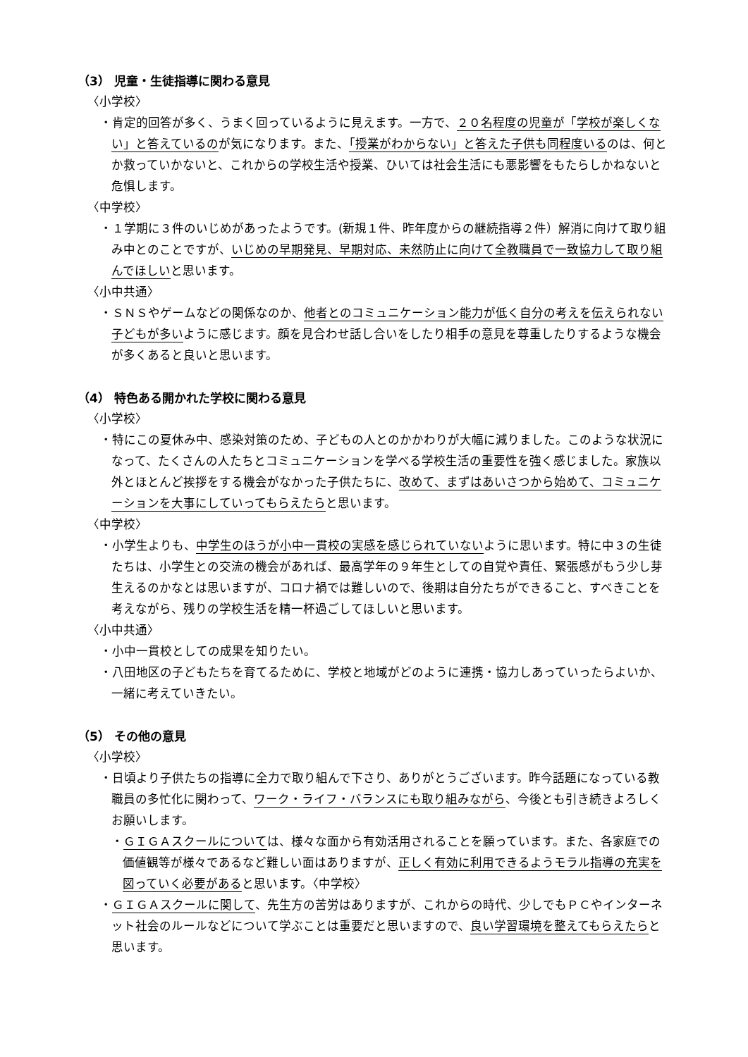（3） 児童・生徒指導に関わる意見
〈小学校〉
・肯定的回答が多く、うまく回っているように見えます。一方で、２０名程度の児童が「学校が楽しくない」と答えているのが気になります。また、「授業がわからない」と答えた子供も同程度いるのは、何とか救っていかないと、これからの学校生活や授業、ひいては社会生活にも悪影響をもたらしかねないと危惧します。
〈中学校〉
・１学期に３件のいじめがあったようです。(新規１件、昨年度からの継続指導２件）解消に向けて取り組み中とのことですが、いじめの早期発見、早期対応、未然防止に向けて全教職員で一致協力して取り組んでほしいと思います。
〈小中共通〉
・ＳＮＳやゲームなどの関係なのか、他者とのコミュニケーション能力が低く自分の考えを伝えられない子どもが多いように感じます。顔を見合わせ話し合いをしたり相手の意見を尊重したりするような機会が多くあると良いと思います。
（4） 特色ある開かれた学校に関わる意見
〈小学校〉
・特にこの夏休み中、感染対策のため、子どもの人とのかかわりが大幅に減りました。このような状況になって、たくさんの人たちとコミュニケーションを学べる学校生活の重要性を強く感じました。家族以外とほとんど挨拶をする機会がなかった子供たちに、改めて、まずはあいさつから始めて、コミュニケーションを大事にしていってもらえたらと思います。
〈中学校〉
・小学生よりも、中学生のほうが小中一貫校の実感を感じられていないように思います。特に中３の生徒たちは、小学生との交流の機会があれば、最高学年の９年生としての自覚や責任、緊張感がもう少し芽生えるのかなとは思いますが、コロナ禍では難しいので、後期は自分たちができること、すべきことを考えながら、残りの学校生活を精一杯過ごしてほしいと思います。
〈小中共通〉
・小中一貫校としての成果を知りたい。
・八田地区の子どもたちを育てるために、学校と地域がどのように連携・協力しあっていったらよいか、一緒に考えていきたい。
（5） その他の意見
〈小学校〉
・日頃より子供たちの指導に全力で取り組んで下さり、ありがとうございます。昨今話題になっている教職員の多忙化に関わって、ワーク・ライフ・バランスにも取り組みながら、今後とも引き続きよろしくお願いします。
・ＧＩＧＡスクールについては、様々な面から有効活用されることを願っています。また、各家庭での価値観等が様々であるなど難しい面はありますが、正しく有効に利用できるようモラル指導の充実を図っていく必要があると思います。〈中学校〉
・ＧＩＧＡスクールに関して、先生方の苦労はありますが、これからの時代、少しでもＰＣやインターネット社会のルールなどについて学ぶことは重要だと思いますので、良い学習環境を整えてもらえたらと思います。